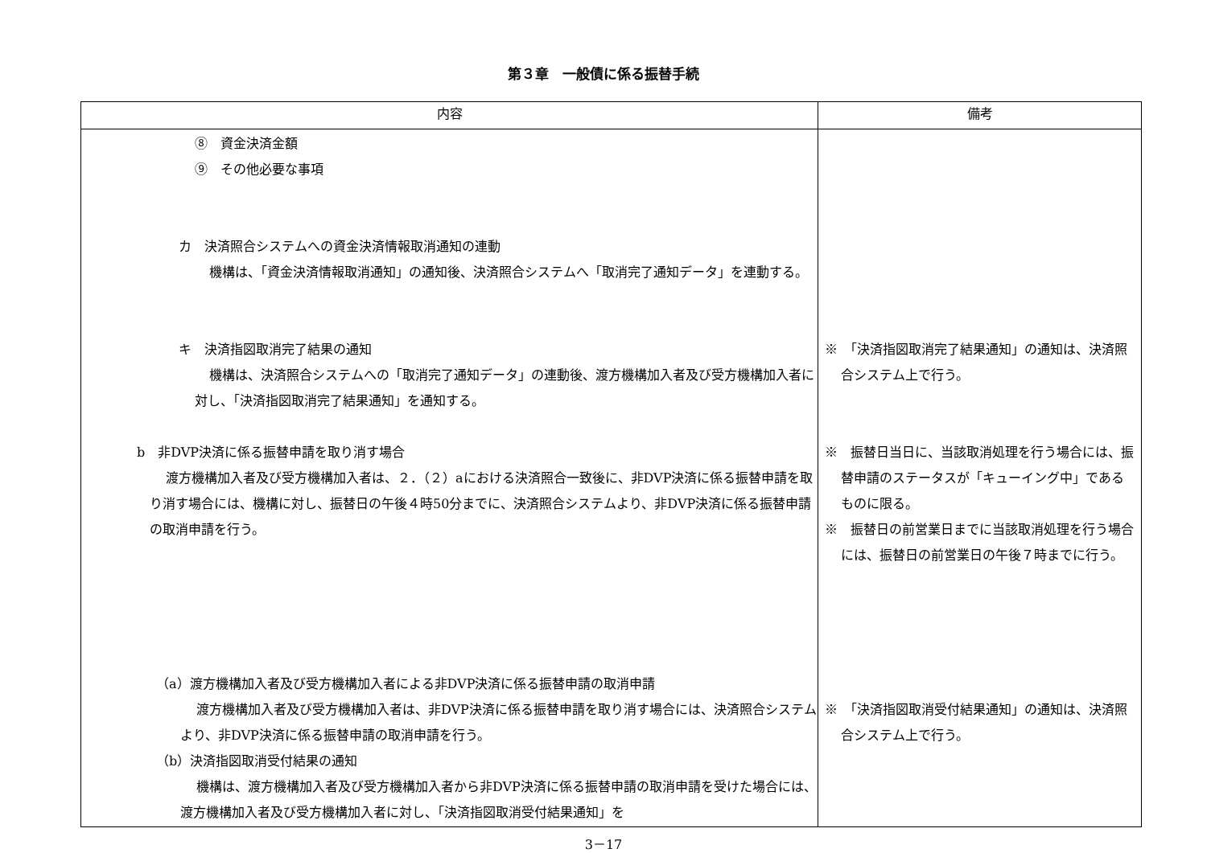第３章　一般債に係る振替手続
| 内容 | 備考 |
| --- | --- |
| ⑧ 資金決済金額 ⑨ その他必要な事項 カ 決済照合システムへの資金決済情報取消通知の連動 機構は、「資金決済情報取消通知」の通知後、決済照合システムへ「取消完了通知データ」を連動する。 キ 決済指図取消完了結果の通知 機構は、決済照合システムへの「取消完了通知データ」の連動後、渡方機構加入者及び受方機構加入者に対し、「決済指図取消完了結果通知」を通知する。 b 非DVP決済に係る振替申請を取り消す場合 渡方機構加入者及び受方機構加入者は、２．（２）aにおける決済照合一致後に、非DVP決済に係る振替申請を取り消す場合には、機構に対し、振替日の午後４時50分までに、決済照合システムより、非DVP決済に係る振替申請の取消申請を行う。 （a）渡方機構加入者及び受方機構加入者による非DVP決済に係る振替申請の取消申請 渡方機構加入者及び受方機構加入者は、非DVP決済に係る振替申請を取り消す場合には、決済照合システムより、非DVP決済に係る振替申請の取消申請を行う。 （b）決済指図取消受付結果の通知 機構は、渡方機構加入者及び受方機構加入者から非DVP決済に係る振替申請の取消申請を受けた場合には、渡方機構加入者及び受方機構加入者に対し、「決済指図取消受付結果通知」を | ※ 「決済指図取消完了結果通知」の通知は、決済照合システム上で行う。 ※ 振替日当日に、当該取消処理を行う場合には、振替申請のステータスが「キューイング中」であるものに限る。 ※ 振替日の前営業日までに当該取消処理を行う場合には、振替日の前営業日の午後７時までに行う。 ※ 「決済指図取消受付結果通知」の通知は、決済照合システム上で行う。 |
3－17